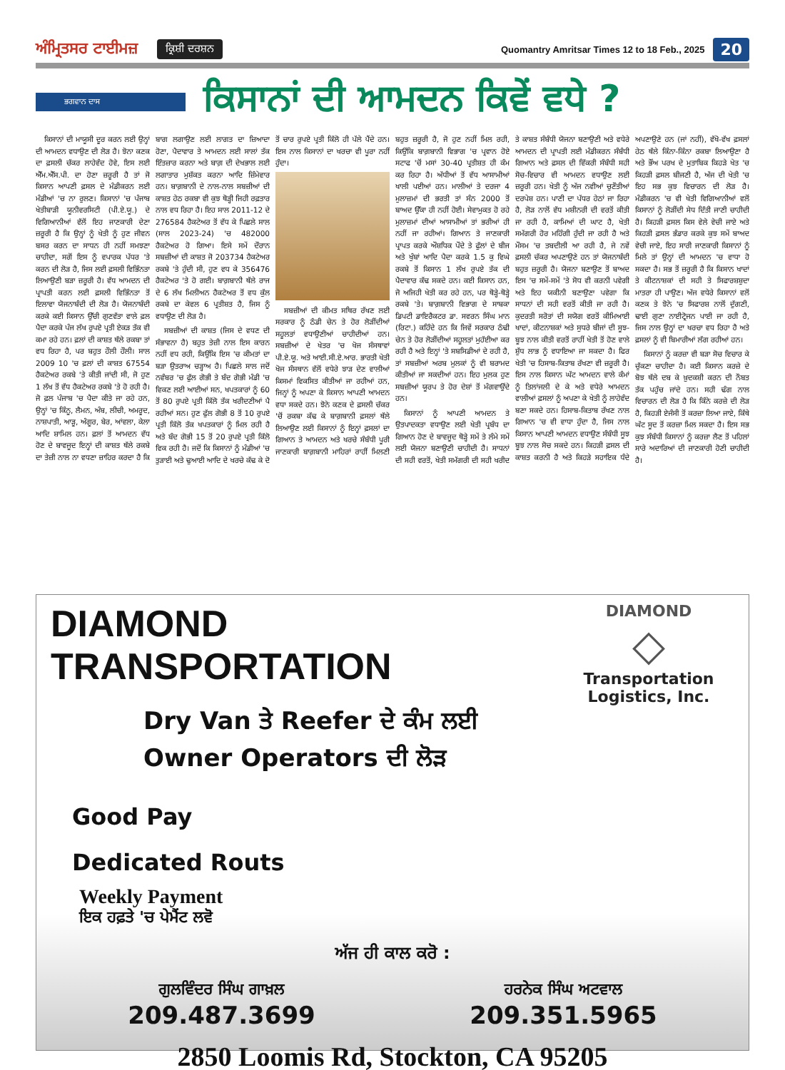ਅੰਮ੍ਰਿਤਸਰ ਟਾਈਮਜ਼
ਕ੍ਰਿਸ਼ੀ ਦਰਸ਼ਨ Quomantry Amritsar Times 12 to 18 Feb., 2025 20
ਭਗਵਾਨ ਦਾਸ
ਕਿਸਾਨਾਂ ਦੀ ਆਮਦਨ ਕਿਵੇਂ ਵਧੇ ?
ਕਿਸਾਨਾਂ ਦੀ ਮਾਯੂਸੀ ਦੂਰ ਕਰਨ ਲਈ ਉਨ੍ਹਾਂ ਦੀ ਆਮਦਨ ਵਧਾਉਣ ਦੀ ਲੋੜ ਹੈ। ਝੋਨਾ ਕਣਕ ਦਾ ਫ਼ਸਲੀ ਚੱਕਰ ਲਾਹੇਵੰਦ ਹੋਵੇ, ਇਸ ਲਈ ਐੱਮ.ਐੱਸ.ਪੀ. ਦਾ ਹੋਣਾ ਜ਼ਰੂਰੀ ਹੈ ਤਾਂ ਜੋ ਕਿਸਾਨ ਆਪਣੀ ਫ਼ਸਲ ਦੇ ਮੰਡੀਕਰਨ ਲਈ ਮੰਡੀਆਂ 'ਚ ਨਾ ਰੁਲਣ। ਕਿਸਾਨਾਂ 'ਚ ਪੰਜਾਬ ਖੇਤੀਬਾੜੀ ਯੂਨੀਵਰਸਿਟੀ (ਪੀ.ਏ.ਯੂ.) ਦੇ ਵਿਗਿਆਨੀਆਂ ਵੱਲੋਂ ਇਹ ਜਾਣਕਾਰੀ ਦੇਣਾ ਜ਼ਰੂਰੀ ਹੈ ਕਿ ਉਨ੍ਹਾਂ ਨੂੰ ਖੇਤੀ ਨੂੰ ਹੁਣ ਜੀਵਨ ਬਸਰ ਕਰਨ ਦਾ ਸਾਧਨ ਹੀ ਨਹੀਂ ਸਮਝਣਾ ਚਾਹੀਦਾ, ਸਗੋਂ ਇਸ ਨੂੰ ਵਪਾਰਕ ਪੱਧਰ 'ਤੇ ਕਰਨ ਦੀ ਲੋੜ ਹੈ, ਜਿਸ ਲਈ ਫ਼ਸਲੀ ਵਿਭਿੰਨਤਾ ਲਿਆਉਣੀ ਬੜਾ ਜ਼ਰੂਰੀ ਹੈ। ਵੱਧ ਆਮਦਨ ਦੀ ਪ੍ਰਾਪਤੀ ਕਰਨ ਲਈ ਫ਼ਸਲੀ ਵਿਭਿੰਨਤਾ ਤੋਂ ਇਲਾਵਾ ਯੋਜਨਾਬੰਦੀ ਦੀ ਲੋੜ ਹੈ। ਯੋਜਨਾਬੰਦੀ ਕਰਕੇ ਕਈ ਕਿਸਾਨ ਉੱਚੀ ਗੁਣਵੱਤਾ ਵਾਲੇ ਫ਼ਲ ਪੈਦਾ ਕਰਕੇ ਪੰਜ ਲੱਖ ਰੁਪਏ ਪ੍ਰਤੀ ਏਕੜ ਤੱਕ ਵੀ ਕਮਾ ਰਹੇ ਹਨ। ਫ਼ਲਾਂ ਦੀ ਕਾਸ਼ਤ ਥੱਲੇ ਰਕਬਾ ਤਾਂ ਵਧ ਰਿਹਾ ਹੈ, ਪਰ ਬਹੁਤ ਹੌਲੀ ਹੌਲੀ। ਸਾਲ 2009 10 'ਚ ਫ਼ਲਾਂ ਦੀ ਕਾਸ਼ਤ 67554 ਹੈਕਟੇਅਰ ਰਕਬੇ 'ਤੇ ਕੀਤੀ ਜਾਂਦੀ ਸੀ, ਜੋ ਹੁਣ 1 ਲੱਖ ਤੋਂ ਵੱਧ ਹੈਕਟੇਅਰ ਰਕਬੇ 'ਤੇ ਹੋ ਰਹੀ ਹੈ। ਜੋ ਫ਼ਲ ਪੰਜਾਬ 'ਚ ਪੈਦਾ ਕੀਤੇ ਜਾ ਰਹੇ ਹਨ, ਉਨ੍ਹਾਂ 'ਚ ਕਿੰਨੂ, ਲੈਮਨ, ਅੰਬ, ਲੀਚੀ, ਅਮਰੂਦ, ਨਾਸ਼ਪਾਤੀ, ਆੜੂ, ਅੰਗੂਰ, ਬੇਰ, ਆਂਵਲਾ, ਕੇਲਾ ਆਦਿ ਸ਼ਾਮਿਲ ਹਨ। ਫ਼ਲਾਂ ਤੋਂ ਆਮਦਨ ਵੱਧ ਹੋਣ ਦੇ ਬਾਵਜੂਦ ਇਨ੍ਹਾਂ ਦੀ ਕਾਸ਼ਤ ਥੱਲੇ ਰਕਬੇ ਦਾ ਤੇਜ਼ੀ ਨਾਲ ਨਾ ਵਧਣਾ ਜ਼ਾਹਿਰ ਕਰਦਾ ਹੈ ਕਿ ਬਾਗ ਲਗਾਉਣ ਲਈ ਲਾਗਤ ਦਾ ਜ਼ਿਆਦਾ ਹੋਣਾ, ਪੈਦਾਵਾਰ ਤੇ ਆਮਦਨ ਲਈ ਸਾਲਾਂ ਤੱਕ ਇੰਤਜ਼ਾਰ ਕਰਨਾ ਅਤੇ ਬਾਗ਼ ਦੀ ਦੇਖਭਾਲ ਲਈ ਲਗਾਤਾਰ ਮੁਸ਼ੱਕਤ ਕਰਨਾ ਆਦਿ ਜ਼ਿੰਮੇਵਾਰ ਹਨ। ਬਾਗ਼ਬਾਨੀ ਦੇ ਨਾਲ-ਨਾਲ ਸਬਜ਼ੀਆਂ ਦੀ ਕਾਸ਼ਤ ਹੇਠ ਰਕਬਾ ਵੀ ਕੁਝ ਥੋੜ੍ਹੀ ਜਿਹੀ ਰਫ਼ਤਾਰ ਨਾਲ ਵਧ ਰਿਹਾ ਹੈ। ਇਹ ਸਾਲ 2011-12 ਦੇ 276584 ਹੈਕਟੇਅਰ ਤੋਂ ਵੱਧ ਕੇ ਪਿਛਲੇ ਸਾਲ (ਸਾਲ 2023-24) 'ਚ 482000 ਹੈਕਟੇਅਰ ਹੋ ਗਿਆ। ਇਸੇ ਸਮੇਂ ਦੌਰਾਨ ਸਬਜ਼ੀਆਂ ਦੀ ਕਾਸ਼ਤ ਜੋ 203734 ਹੈਕਟੇਅਰ ਰਕਬੇ 'ਤੇ ਹੁੰਦੀ ਸੀ, ਹੁਣ ਵਧ ਕੇ 356476 ਹੈਕਟੇਅਰ 'ਤੇ ਹੋ ਗਈ। ਬਾਗ਼ਬਾਨੀ ਥੱਲੇ ਰਾਜ ਦੇ 6 ਲੱਖ ਮਿਲੀਅਨ ਹੈਕਟੇਅਰ ਤੋਂ ਵਧ ਕੁੱਲ ਰਕਬੇ ਦਾ ਕੇਵਲ 6 ਪ੍ਰਤੀਸ਼ਤ ਹੈ, ਜਿਸ ਨੂੰ ਵਧਾਉਣ ਦੀ ਲੋੜ ਹੈ।
ਸਬਜ਼ੀਆਂ ਦੀ ਕਾਸ਼ਤ (ਜਿਸ ਦੇ ਵਧਣ ਦੀ ਸੰਭਾਵਨਾ ਹੈ) ਬਹੁਤ ਤੇਜ਼ੀ ਨਾਲ ਇਸ ਕਾਰਨ ਨਹੀਂ ਵਧ ਰਹੀ, ਕਿਉਂਕਿ ਇਸ 'ਚ ਕੀਮਤਾਂ ਦਾ ਬੜਾ ਉਤਰਾਅ ਚੜ੍ਹਾਅ ਹੈ। ਪਿਛਲੇ ਸਾਲ ਜਦੋਂ ਨਵੰਬਰ 'ਚ ਫੁੱਲ ਗੋਭੀ ਤੇ ਬੰਦ ਗੋਭੀ ਮੰਡੀ 'ਚ ਵਿਕਣ ਲਈ ਆਈਆਂ ਸਨ, ਖਪਤਕਾਰਾਂ ਨੂੰ 60 ਤੋਂ 80 ਰੁਪਏ ਪ੍ਰਤੀ ਕਿੱਲੋ ਤੱਕ ਖਰੀਦਣੀਆਂ ਪੈ ਰਹੀਆਂ ਸਨ। ਹੁਣ ਫੁੱਲ ਗੋਭੀ 8 ਤੋਂ 10 ਰੁਪਏ ਪ੍ਰਤੀ ਕਿੱਲੋ ਤੱਕ ਖਪਤਕਾਰਾਂ ਨੂੰ ਮਿਲ ਰਹੀ ਹੈ ਅਤੇ ਬੰਦ ਗੋਭੀ 15 ਤੋਂ 20 ਰੁਪਏ ਪ੍ਰਤੀ ਕਿੱਲੋ ਵਿਕ ਰਹੀ ਹੈ। ਜਦੋਂ ਕਿ ਕਿਸਾਨਾਂ ਨੂੰ ਮੰਡੀਆਂ 'ਚ ਤੁੜਾਈ ਅਤੇ ਢੁਆਈ ਆਦਿ ਦੇ ਖਰਚੇ ਕੱਢ ਕੇ ਦੋ ਤੋਂ ਚਾਰ ਰੁਪਏ ਪ੍ਰਤੀ ਕਿੱਲੋ ਹੀ ਪੱਲੇ ਪੈਂਦੇ ਹਨ। ਇਸ ਨਾਲ ਕਿਸਾਨਾਂ ਦਾ ਖਰਚਾ ਵੀ ਪੂਰਾ ਨਹੀਂ ਹੁੰਦਾ।
ਸਬਜ਼ੀਆਂ ਦੀ ਕੀਮਤ ਸਥਿਰ ਰੱਖਣ ਲਈ ਸਰਕਾਰ ਨੂੰ ਠੰਡੀ ਚੇਨ ਤੇ ਹੋਰ ਲੋੜੀਂਦੀਆਂ ਸਹੂਲਤਾਂ ਵਧਾਉਣੀਆਂ ਚਾਹੀਦੀਆਂ ਹਨ। ਸਬਜ਼ੀਆਂ ਦੇ ਖੇਤਰ 'ਚ ਖੋਜ ਸੰਸਥਾਵਾਂ ਪੀ.ਏ.ਯੂ. ਅਤੇ ਆਈ.ਸੀ.ਏ.ਆਰ. ਭਾਰਤੀ ਖੇਤੀ ਖੋਜ ਸੰਸਥਾਨ ਵੱਲੋਂ ਵਧੇਰੇ ਝਾੜ ਦੇਣ ਵਾਲੀਆਂ ਕਿਸਮਾਂ ਵਿਕਸਿਤ ਕੀਤੀਆਂ ਜਾ ਰਹੀਆਂ ਹਨ, ਜਿਨ੍ਹਾਂ ਨੂੰ ਅਪਣਾ ਕੇ ਕਿਸਾਨ ਆਪਣੀ ਆਮਦਨ ਵਧਾ ਸਕਦੇ ਹਨ। ਝੋਨੇ ਕਣਕ ਦੇ ਫ਼ਸਲੀ ਚੱਕਰ 'ਚੋਂ ਰਕਬਾ ਕੱਢ ਕੇ ਬਾਗ਼ਬਾਨੀ ਫ਼ਸਲਾਂ ਥੱਲੇ ਲਿਆਉਣ ਲਈ ਕਿਸਾਨਾਂ ਨੂੰ ਇਨ੍ਹਾਂ ਫ਼ਸਲਾਂ ਦਾ ਗਿਆਨ ਤੇ ਆਮਦਨ ਅਤੇ ਖਰਚੇ ਸੰਬੰਧੀ ਪੂਰੀ ਜਾਣਕਾਰੀ ਬਾਗ਼ਬਾਨੀ ਮਾਹਿਰਾਂ ਰਾਹੀਂ ਮਿਲਣੀ ਬਹੁਤ ਜ਼ਰੂਰੀ ਹੈ, ਜੋ ਹੁਣ ਨਹੀਂ ਮਿਲ ਰਹੀ, ਕਿਉਂਕਿ ਬਾਗ਼ਬਾਨੀ ਵਿਭਾਗ 'ਚ ਪ੍ਰਵਾਨ ਹੋਏ ਸਟਾਫ 'ਚੋਂ ਮਸਾਂ 30-40 ਪ੍ਰਤੀਸ਼ਤ ਹੀ ਕੰਮ ਕਰ ਰਿਹਾ ਹੈ। ਅੱਧੀਆਂ ਤੋਂ ਵੱਧ ਆਸਾਮੀਆਂ ਖਾਲੀ ਪਈਆਂ ਹਨ। ਮਾਲੀਆਂ ਤੇ ਦਰਜਾ 4 ਮੁਲਾਜ਼ਮਾਂ ਦੀ ਭਰਤੀ ਤਾਂ ਸੰਨ 2000 ਤੋਂ ਬਾਅਦ ਉੱਕਾ ਹੀ ਨਹੀਂ ਹੋਈ। ਸੇਵਾਮੁਕਤ ਹੋ ਰਹੇ ਮੁਲਾਜ਼ਮਾਂ ਦੀਆਂ ਆਸਾਮੀਆਂ ਤਾਂ ਭਰੀਆਂ ਹੀ ਨਹੀਂ ਜਾ ਰਹੀਆਂ। ਗਿਆਨ ਤੇ ਜਾਣਕਾਰੀ ਪ੍ਰਾਪਤ ਕਰਕੇ ਔਸ਼ਧਿਕ ਪੌਦੇ ਤੇ ਫੁੱਲਾਂ ਦੇ ਬੀਜ ਅਤੇ ਖੁੰਬਾਂ ਆਦਿ ਪੈਦਾ ਕਰਕੇ 1.5 ਕੁ ਵਿਘੇ ਰਕਬੇ ਤੋਂ ਕਿਸਾਨ 1 ਲੱਖ ਰੁਪਏ ਤੱਕ ਦੀ ਪੈਦਾਵਾਰ ਕੱਢ ਸਕਦੇ ਹਨ। ਕਈ ਕਿਸਾਨ ਹਨ, ਜੋ ਅਜਿਹੀ ਖੇਤੀ ਕਰ ਰਹੇ ਹਨ, ਪਰ ਥੋੜ੍ਹੇ-ਥੋੜ੍ਹੇ ਰਕਬੇ 'ਤੇ। ਬਾਗ਼ਬਾਨੀ ਵਿਭਾਗ ਦੇ ਸਾਬਕਾ ਡਿਪਟੀ ਡਾਇਰੈਕਟਰ ਡਾ. ਸਵਰਨ ਸਿੰਘ ਮਾਨ (ਰਿਟਾ.) ਕਹਿੰਦੇ ਹਨ ਕਿ ਜਿਵੇਂ ਸਰਕਾਰ ਠੰਢੀ ਚੇਨ ਤੇ ਹੋਰ ਲੋੜੀਂਦੀਆਂ ਸਹੂਲਤਾਂ ਮੁਹੱਈਆ ਕਰ ਰਹੀ ਹੈ ਅਤੇ ਇਨ੍ਹਾਂ 'ਤੇ ਸਬਸਿਡੀਆਂ ਦੇ ਰਹੀ ਹੈ, ਤਾਂ ਸਬਜ਼ੀਆਂ ਅਰਬ ਮੁਲਕਾਂ ਨੂੰ ਵੀ ਬਰਾਮਦ ਕੀਤੀਆਂ ਜਾ ਸਕਦੀਆਂ ਹਨ। ਇਹ ਮੁਲਕ ਹੁਣ ਸਬਜ਼ੀਆਂ ਯੂਰਪ ਤੇ ਹੋਰ ਦੇਸ਼ਾਂ ਤੋਂ ਮੰਗਵਾਉਂਦੇ ਹਨ।
ਕਿਸਾਨਾਂ ਨੂੰ ਆਪਣੀ ਆਮਦਨ ਤੇ ਉਤਪਾਦਕਤਾ ਵਧਾਉਣ ਲਈ ਖੇਤੀ ਪ੍ਰਬੰਧ ਦਾ ਗਿਆਨ ਹੋਣ ਦੇ ਬਾਵਜੂਦ ਥੋੜ੍ਹੇ ਸਮੇਂ ਤੇ ਲੰਮੇ ਸਮੇਂ ਲਈ ਯੋਜਨਾ ਬਣਾਉਣੀ ਚਾਹੀਦੀ ਹੈ। ਸਾਧਨਾਂ ਦੀ ਸਹੀ ਵਰਤੋਂ, ਖੇਤੀ ਸਮੱਗਰੀ ਦੀ ਸਹੀ ਖਰੀਦ ਤੇ ਕਾਸ਼ਤ ਸੰਬੰਧੀ ਯੋਜਨਾ ਬਣਾਉਣੀ ਅਤੇ ਵਧੇਰੇ ਆਮਦਨ ਦੀ ਪ੍ਰਾਪਤੀ ਲਈ ਮੰਡੀਕਰਨ ਸੰਬੰਧੀ ਗਿਆਨ ਅਤੇ ਫ਼ਸਲ ਦੀ ਵਿੱਕਰੀ ਸੰਬੰਧੀ ਸਹੀ ਸੋਚ-ਵਿਚਾਰ ਵੀ ਆਮਦਨ ਵਧਾਉਣ ਲਈ ਜ਼ਰੂਰੀ ਹਨ। ਖੇਤੀ ਨੂੰ ਅੱਜ ਨਵੀਆਂ ਚੁਣੌਤੀਆਂ ਦਰਪੇਸ਼ ਹਨ। ਪਾਣੀ ਦਾ ਪੱਧਰ ਹੇਠਾਂ ਜਾ ਰਿਹਾ ਹੈ, ਲੋੜ ਨਾਲੋਂ ਵੱਧ ਮਸ਼ੀਨਰੀ ਦੀ ਵਰਤੋਂ ਕੀਤੀ ਜਾ ਰਹੀ ਹੈ, ਕਾਮਿਆਂ ਦੀ ਘਾਟ ਹੈ, ਖੇਤੀ ਸਮੱਗਰੀ ਹੋਰ ਮਹਿੰਗੀ ਹੁੰਦੀ ਜਾ ਰਹੀ ਹੈ ਅਤੇ ਮੌਸਮ 'ਚ ਤਬਦੀਲੀ ਆ ਰਹੀ ਹੈ, ਜੇ ਨਵੇਂ ਫ਼ਸਲੀ ਚੱਕਰ ਅਪਣਾਉਣੇ ਹਨ ਤਾਂ ਯੋਜਨਾਬੰਦੀ ਬਹੁਤ ਜ਼ਰੂਰੀ ਹੈ। ਯੋਜਨਾ ਬਣਾਉਣ ਤੋਂ ਬਾਅਦ ਇਸ 'ਚ ਸਮੇਂ-ਸਮੇਂ 'ਤੇ ਸੋਧ ਵੀ ਕਰਨੀ ਪਵੇਗੀ ਅਤੇ ਇਹ ਯਕੀਨੀ ਬਣਾਉਣਾ ਪਵੇਗਾ ਕਿ ਸਾਧਨਾਂ ਦੀ ਸਹੀ ਵਰਤੋਂ ਕੀਤੀ ਜਾ ਰਹੀ ਹੈ। ਕੁਦਰਤੀ ਸਰੋਤਾਂ ਦੀ ਸਯੋਗ ਵਰਤੋਂ ਕੀਮਿਆਈ ਖਾਦਾਂ, ਕੀਟਨਾਸ਼ਕਾਂ ਅਤੇ ਸੁਧਰੇ ਬੀਜਾਂ ਦੀ ਸੂਝ-ਬੂਝ ਨਾਲ ਕੀਤੀ ਵਰਤੋਂ ਰਾਹੀਂ ਖੇਤੀ ਤੋਂ ਹੋਣ ਵਾਲੇ ਸ਼ੁੱਧ ਲਾਭ ਨੂੰ ਵਧਾਇਆ ਜਾ ਸਕਦਾ ਹੈ। ਫਿਰ ਖੇਤੀ 'ਚ ਹਿਸਾਬ-ਕਿਤਾਬ ਰੱਖਣਾ ਵੀ ਜ਼ਰੂਰੀ ਹੈ। ਇਸ ਨਾਲ ਕਿਸਾਨ ਘੱਟ ਆਮਦਨ ਵਾਲੇ ਕੰਮਾਂ ਨੂੰ ਤਿਲਾਂਜਲੀ ਦੇ ਕੇ ਅਤੇ ਵਧੇਰੇ ਆਮਦਨ ਵਾਲੀਆਂ ਫ਼ਸਲਾਂ ਨੂੰ ਅਪਣਾ ਕੇ ਖੇਤੀ ਨੂੰ ਲਾਹੇਵੰਦ ਬਣਾ ਸਕਦੇ ਹਨ। ਹਿਸਾਬ-ਕਿਤਾਬ ਰੱਖਣ ਨਾਲ ਗਿਆਨ 'ਚ ਵੀ ਵਾਧਾ ਹੁੰਦਾ ਹੈ, ਜਿਸ ਨਾਲ ਕਿਸਾਨ ਆਪਣੀ ਆਮਦਨ ਵਧਾਉਣ ਸੰਬੰਧੀ ਸੂਝ ਬੂਝ ਨਾਲ ਸੋਚ ਸਕਦੇ ਹਨ। ਕਿਹੜੀ ਫ਼ਸਲ ਦੀ ਕਾਸ਼ਤ ਕਰਨੀ ਹੈ ਅਤੇ ਕਿਹੜੇ ਸਹਾਇਕ ਧੰਦੇ ਅਪਣਾਉਣੇ ਹਨ (ਜਾਂ ਨਹੀਂ), ਵੱਖੋ-ਵੱਖ ਫ਼ਸਲਾਂ ਹੇਠ ਥੱਲੇ ਕਿੰਨਾ-ਕਿੰਨਾ ਰਕਬਾ ਲਿਆਉਣਾ ਹੈ ਅਤੇ ਭੌਂਅ ਪਰਖ ਦੇ ਮੁਤਾਬਿਕ ਕਿਹੜੇ ਖੇਤ 'ਚ ਕਿਹੜੀ ਫ਼ਸਲ ਬੀਜਣੀ ਹੈ, ਅੱਜ ਦੀ ਖੇਤੀ 'ਚ ਇਹ ਸਭ ਕੁਝ ਵਿਚਾਰਨ ਦੀ ਲੋੜ ਹੈ। ਮੰਡੀਕਰਨ 'ਚ ਵੀ ਖੇਤੀ ਵਿਗਿਆਨੀਆਂ ਵਲੋਂ ਕਿਸਾਨਾਂ ਨੂੰ ਲੋੜੀਂਦੀ ਸੇਧ ਦਿੱਤੀ ਜਾਣੀ ਚਾਹੀਦੀ ਹੈ। ਕਿਹੜੀ ਫ਼ਸਲ ਕਿਸ ਵੇਲੇ ਵੇਚੀ ਜਾਏ ਅਤੇ ਕਿਹੜੀ ਫ਼ਸਲ ਭੰਡਾਰ ਕਰਕੇ ਕੁਝ ਸਮੇਂ ਬਾਅਦ ਵੇਚੀ ਜਾਏ, ਇਹ ਸਾਰੀ ਜਾਣਕਾਰੀ ਕਿਸਾਨਾਂ ਨੂੰ ਮਿਲੇ ਤਾਂ ਉਨ੍ਹਾਂ ਦੀ ਆਮਦਨ 'ਚ ਵਾਧਾ ਹੋ ਸਕਦਾ ਹੈ। ਸਭ ਤੋਂ ਜ਼ਰੂਰੀ ਹੈ ਕਿ ਕਿਸਾਨ ਖਾਦਾਂ ਤੇ ਕੀਟਨਾਸ਼ਕਾਂ ਦੀ ਸਹੀ ਤੇ ਸਿਫਾਰਸ਼ਸ਼ੁਦਾ ਮਾਤਰਾ ਹੀ ਪਾਉਣ। ਅੱਜ ਵਧੇਰੇ ਕਿਸਾਨਾਂ ਵਲੋਂ ਕਣਕ ਤੇ ਝੋਨੇ 'ਚ ਸਿਫਾਰਸ਼ ਨਾਲੋਂ ਦੁੱਗਣੀ, ਢਾਈ ਗੁਣਾ ਨਾਈਟ੍ਰੋਜਨ ਪਾਈ ਜਾ ਰਹੀ ਹੈ, ਜਿਸ ਨਾਲ ਉਨ੍ਹਾਂ ਦਾ ਖਰਚਾ ਵਧ ਰਿਹਾ ਹੈ ਅਤੇ ਫ਼ਸਲਾਂ ਨੂੰ ਵੀ ਬਿਮਾਰੀਆਂ ਲੱਗ ਰਹੀਆਂ ਹਨ।
ਕਿਸਾਨਾਂ ਨੂੰ ਕਰਜ਼ਾ ਵੀ ਬੜਾ ਸੋਚ ਵਿਚਾਰ ਕੇ ਚੁੱਕਣਾ ਚਾਹੀਦਾ ਹੈ। ਕਈ ਕਿਸਾਨ ਕਰਜ਼ੇ ਦੇ ਬੋਝ ਥੱਲੇ ਦਬ ਕੇ ਖ਼ੁਦਕਸ਼ੀ ਕਰਨ ਦੀ ਨੌਬਤ ਤੱਕ ਪਹੁੰਚ ਜਾਂਦੇ ਹਨ। ਸਹੀ ਢੰਗ ਨਾਲ ਵਿਚਾਰਨ ਦੀ ਲੋੜ ਹੈ ਕਿ ਕਿੰਨੇ ਕਰਜ਼ੇ ਦੀ ਲੋੜ ਹੈ, ਕਿਹੜੀ ਏਜੰਸੀ ਤੋਂ ਕਰਜ਼ਾ ਲਿਆ ਜਾਏ, ਕਿੱਥੇ ਘੱਟ ਸੂਦ ਤੋਂ ਕਰਜ਼ਾ ਮਿਲ ਸਕਦਾ ਹੈ। ਇਸ ਸਭ ਕੁਝ ਸੰਬੰਧੀ ਕਿਸਾਨਾਂ ਨੂੰ ਕਰਜ਼ਾ ਲੈਣ ਤੋਂ ਪਹਿਲਾਂ ਸਾਰੇ ਅਦਾਰਿਆਂ ਦੀ ਜਾਣਕਾਰੀ ਹੋਣੀ ਚਾਹੀਦੀ ਹੈ।
DIAMOND
◇
Transportation Logistics, Inc.
DIAMOND TRANSPORTATION
Dry Van ਤੇ Reefer ਦੇ ਕੰਮ ਲਈ
Owner Operators ਦੀ ਲੋੜ
Good Pay
Dedicated Routs
Weekly Payment
ਇਕ ਹਫ਼ਤੇ 'ਚ ਪੇਮੈਂਟ ਲਵੋ
ਅੱਜ ਹੀ ਕਾਲ ਕਰੋ :
ਗੁਲਵਿੰਦਰ ਸਿੰਘ ਗਾਖ਼ਲ
209.487.3699
ਹਰਨੇਕ ਸਿੰਘ ਅਟਵਾਲ
209.351.5965
2850 Loomis Rd, Stockton, CA 95205